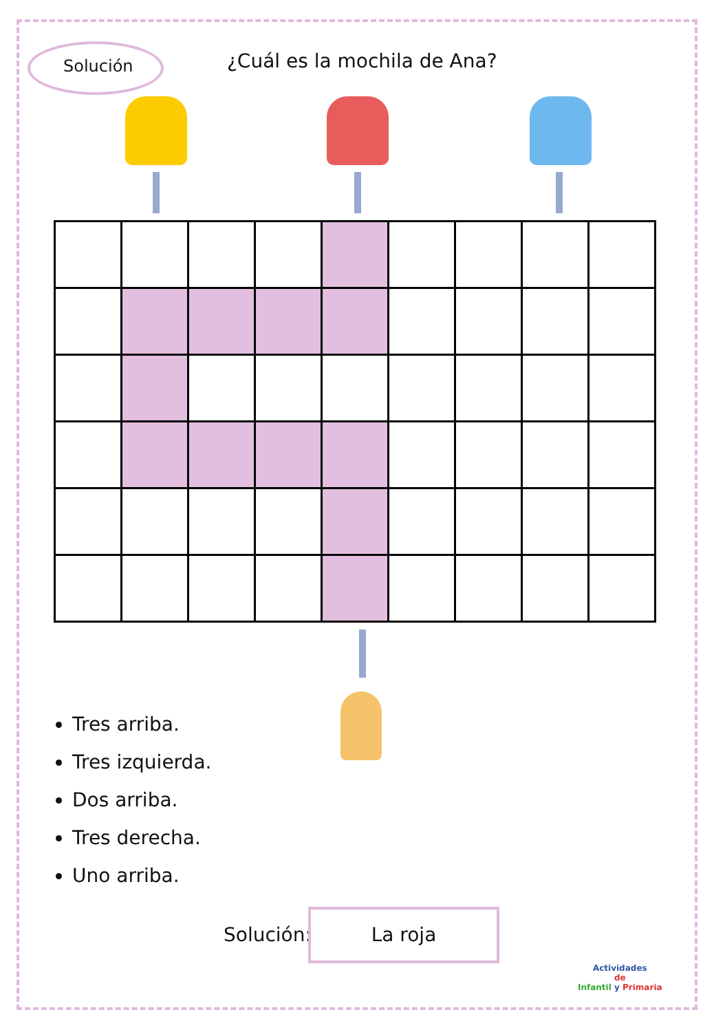Solución ¿Cuál es la mochila de Ana?
Tres arriba.
Tres izquierda.
Dos arriba.
Tres derecha.
Uno arriba.
Solución:
La roja
Actividades
de
Infantil y Primaria